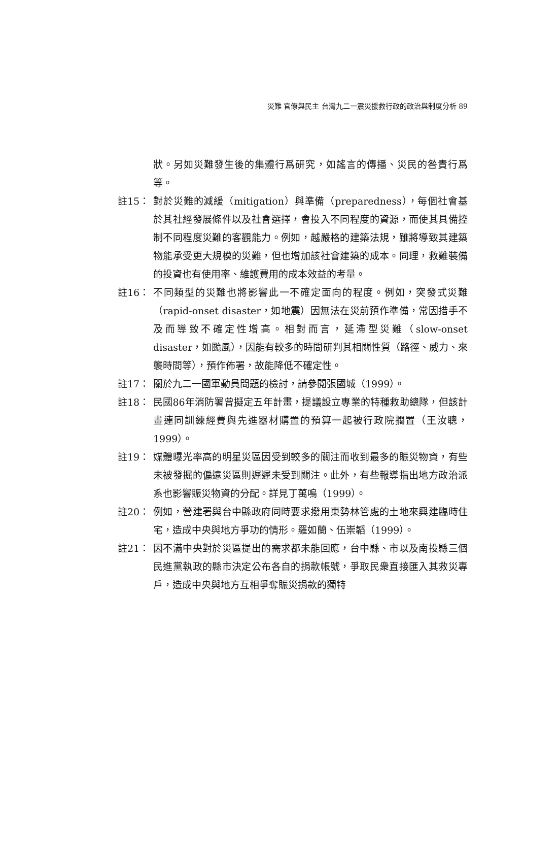災難 官僚與民主 台灣九二一震災援救行政的政治與制度分析 89
狀。另如災難發生後的集體行爲研究，如謠言的傳播、災民的咎責行爲等。
註15： 對於災難的減緩（mitigation）與準備（preparedness），每個社會基於其社經發展條件以及社會選擇，會投入不同程度的資源，而使其具備控制不同程度災難的客觀能力。例如，越嚴格的建築法規，雖將導致其建築物能承受更大規模的災難，但也增加該社會建築的成本。同理，救難裝備的投資也有使用率、維護費用的成本效益的考量。
註16： 不同類型的災難也將影響此一不確定面向的程度。例如，突發式災難（rapid-onset disaster，如地震）因無法在災前預作準備，常因措手不及而導致不確定性增高。相對而言，延滯型災難（slow-onset disaster，如颱風），因能有較多的時間研判其相關性質（路徑、威力、來襲時間等），預作佈署，故能降低不確定性。
註17： 關於九二一國軍動員問題的檢討，請參閱張國城（1999）。
註18： 民國86年消防署曾擬定五年計畫，提議設立專業的特種救助總隊，但該計畫連同訓練經費與先進器材購置的預算一起被行政院擱置（王汝聰，1999）。
註19： 媒體曝光率高的明星災區因受到較多的關注而收到最多的賑災物資，有些未被發掘的偏遠災區則遲遲未受到關注。此外，有些報導指出地方政治派系也影響賑災物資的分配。詳見丁萬鳴（1999）。
註20： 例如，營建署與台中縣政府同時要求撥用東勢林管處的土地來興建臨時住宅，造成中央與地方爭功的情形。羅如蘭、伍崇韜（1999）。
註21： 因不滿中央對於災區提出的需求都未能回應，台中縣、市以及南投縣三個民進黨執政的縣市決定公布各自的捐款帳號，爭取民衆直接匯入其救災專戶，造成中央與地方互相爭奪賑災捐款的獨特